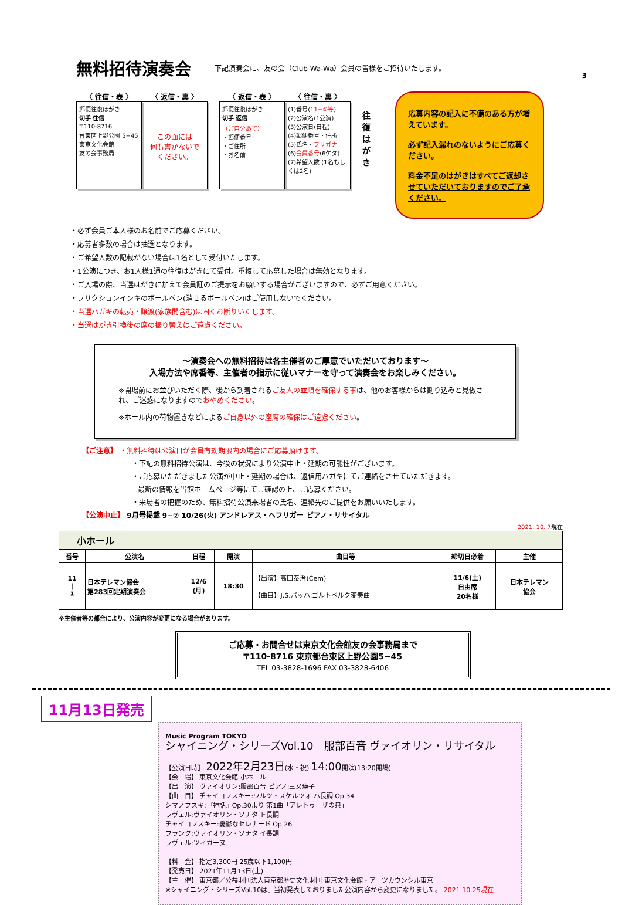無料招待演奏会
下記演奏会に、友の会（Club Wa-Wa）会員の皆様をご招待いたします。
3
〈 往信・表 〉 〈 返信・裏 〉
郵便往復はがき
切手 往信
〒110-8716
台東区上野公園 5−45
東京文化会館
友の会事務局
この面には
何も書かないで
ください。
〈 返信・表 〉 〈 往信・裏 〉
郵便往復はがき
切手 返信
（ご自分あて）
・郵便番号
・ご住所
・お名前
(1)番号(11−①等)
(2)公演名(1公演)
(3)公演日(日程)
(4)郵便番号・住所
(5)氏名・フリガナ
(6)会員番号(6ケタ)
(7)希望人数 (1名もしくは2名)
往復はがき
応募内容の記入に不備のある方が増えています。
必ず記入漏れのないようにご応募ください。
料金不足のはがきはすべてご返却させていただいておりますのでご了承ください。
・必ず会員ご本人様のお名前でご応募ください。
・応募者多数の場合は抽選となります。
・ご希望人数の記載がない場合は1名として受付いたします。
・1公演につき、お1人様1通の往復はがきにて受付。重複して応募した場合は無効となります。
・ご入場の際、当選はがきに加えて会員証のご提示をお願いする場合がございますので、必ずご用意ください。
・フリクションインキのボールペン(消せるボールペン)はご使用しないでください。
・当選ハガキの転売・譲渡(家族間含む)は固くお断りいたします。
・当選はがき引換後の席の振り替えはご遠慮ください。
～演奏会への無料招待は各主催者のご厚意でいただいております～
入場方法や席番等、主催者の指示に従いマナーを守って演奏会をお楽しみください。
※開場前にお並びいただく際、後から到着されるご友人の並順を確保する事は、他のお客様からは割り込みと見做され、ご迷惑になりますのでおやめください。
※ホール内の荷物置きなどによるご自身以外の座席の確保はご遠慮ください。
【ご注意】 ・無料招待は公演日が会員有効期限内の場合にご応募頂けます。
・下記の無料招待公演は、今後の状況により公演中止・延期の可能性がございます。
・ご応募いただきました公演が中止・延期の場合は、返信用ハガキにてご連絡をさせていただきます。
最新の情報を当館ホームページ等にてご確認の上、ご応募ください。
・来場者の把握のため、無料招待公演来場者の氏名、連絡先のご提供をお願いいたします。
【公演中止】 9月号掲載 9−⑦ 10/26(火) アンドレアス・ヘフリガー ピアノ・リサイタル
2021. 10. 7現在
| 小ホール | | | | | | |
| --- | --- | --- | --- | --- | --- | --- |
| 番号 | 公演名 | 日程 | 開演 | 曲目等 | 締切日必着 | 主催 |
| 11 / ① | 日本テレマン協会 第283回定期演奏会 | 12/6 (月) | 18:30 | 【出演】高田泰治(Cem) 【曲目】J.S.バッハ:ゴルトベルク変奏曲 | 11/6(土) 自由席 20名様 | 日本テレマン 協会 |
※主催者等の都合により、公演内容が変更になる場合があります。
ご応募・お問合せは東京文化会館友の会事務局まで
〒110-8716 東京都台東区上野公園5−45
TEL 03-3828-1696 FAX 03-3828-6406
11月13日発売
Music Program TOKYO
シャイニング・シリーズVol.10　服部百音 ヴァイオリン・リサイタル
【公演日時】 2022年2月23日(水・祝) 14:00開演(13:20開場)
【会　場】 東京文化会館 小ホール
【出　演】 ヴァイオリン:服部百音 ピアノ:三又瑛子
【曲　目】 チャイコフスキー:ワルツ・スケルツォ ハ長調 Op.34
シマノフスキ:『神話』Op.30より 第1曲「アレトゥーザの泉」
ラヴェル:ヴァイオリン・ソナタ ト長調
チャイコフスキー:憂鬱なセレナード Op.26
フランク:ヴァイオリン・ソナタ イ長調
ラヴェル:ツィガーヌ
【料　金】 指定3,300円 25歳以下1,100円
【発売日】 2021年11月13日(土)
【主　催】 東京都／公益財団法人東京都歴史文化財団 東京文化会館・アーツカウンシル東京
※シャイニング・シリーズVol.10は、当初発表しておりました公演内容から変更になりました。 2021.10.25現在